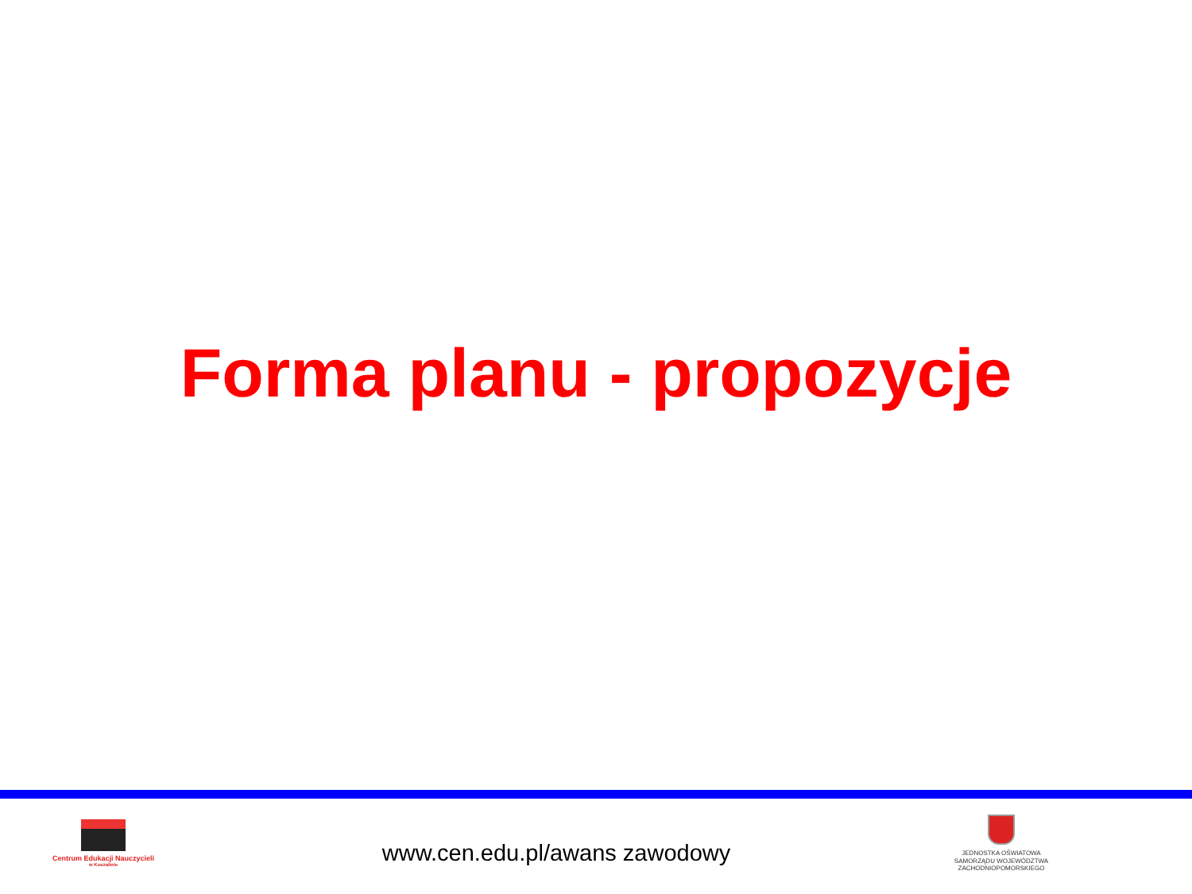Forma planu - propozycje
Centrum Edukacji Nauczycieli
w Koszalinie
www.cen.edu.pl/awans zawodowy
JEDNOSTKA OŚWIATOWA
SAMORZĄDU WOJEWÓDZTWA
ZACHODNIOPOMORSKIEGO